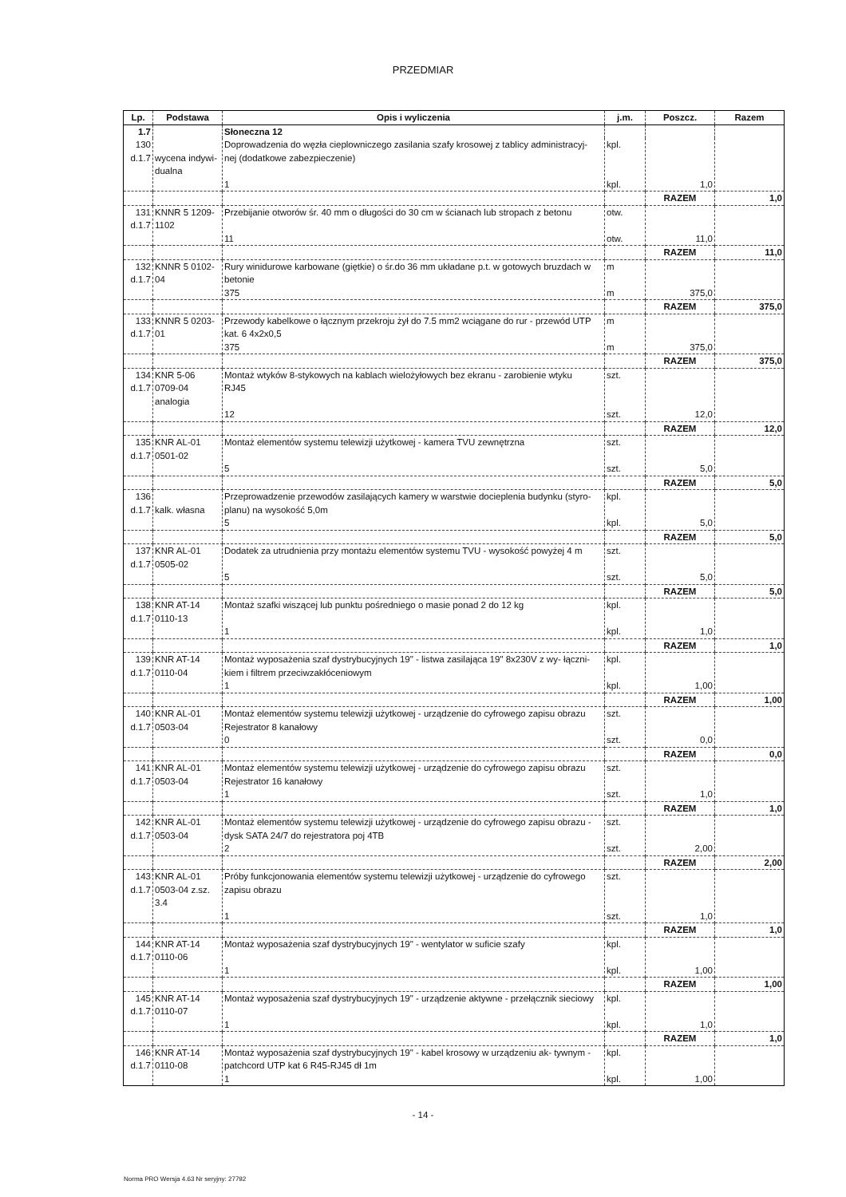PRZEDMIAR
| Lp. | Podstawa | Opis i wyliczenia | j.m. | Poszcz. | Razem |
| --- | --- | --- | --- | --- | --- |
| 1.7 | | Słoneczna 12 | | | |
| 130 d.1.7 | wycena indywi- dualna | Doprowadzenia do węzła cieplowniczego zasilania szafy krosowej z tablicy administracyj- nej (dodatkowe zabezpieczenie) 1 | kpl. kpl. | 1,0 | |
| | | | | RAZEM | 1,0 |
| 131 d.1.7 | KNNR 5 1209- 1102 | Przebijanie otworów śr. 40 mm o długości do 30 cm w ścianach lub stropach z betonu 11 | otw. otw. | 11,0 | |
| | | | | RAZEM | 11,0 |
| 132 d.1.7 | KNNR 5 0102- 04 | Rury winidurowe karbowane (giętkie) o śr.do 36 mm układane p.t. w gotowych bruzdach w betonie 375 | m m | 375,0 | |
| | | | | RAZEM | 375,0 |
| 133 d.1.7 | KNNR 5 0203- 01 | Przewody kabelkowe o łącznym przekroju żył do 7.5 mm2 wciągane do rur - przewód UTP kat. 6 4x2x0,5 375 | m m | 375,0 | |
| | | | | RAZEM | 375,0 |
| 134 d.1.7 | KNR 5-06 0709-04 analogia | Montaż wtyków 8-stykowych na kablach wielożyłowych bez ekranu - zarobienie wtyku RJ45 12 | szt. szt. | 12,0 | |
| | | | | RAZEM | 12,0 |
| 135 d.1.7 | KNR AL-01 0501-02 | Montaż elementów systemu telewizji użytkowej - kamera TVU zewnętrzna 5 | szt. szt. | 5,0 | |
| | | | | RAZEM | 5,0 |
| 136 d.1.7 | kalk. własna | Przeprowadzenie przewodów zasilających kamery w warstwie docieplenia budynku (styro- planu) na wysokość 5,0m 5 | kpl. kpl. | 5,0 | |
| | | | | RAZEM | 5,0 |
| 137 d.1.7 | KNR AL-01 0505-02 | Dodatek za utrudnienia przy montażu elementów systemu TVU - wysokość powyżej 4 m 5 | szt. szt. | 5,0 | |
| | | | | RAZEM | 5,0 |
| 138 d.1.7 | KNR AT-14 0110-13 | Montaż szafki wiszącej lub punktu pośredniego o masie ponad 2 do 12 kg 1 | kpl. kpl. | 1,0 | |
| | | | | RAZEM | 1,0 |
| 139 d.1.7 | KNR AT-14 0110-04 | Montaż wyposażenia szaf dystrybucyjnych 19" - listwa zasilająca 19" 8x230V z wy- łączni- kiem i filtrem przeciwzakłóceniowym 1 | kpl. kpl. | 1,00 | |
| | | | | RAZEM | 1,00 |
| 140 d.1.7 | KNR AL-01 0503-04 | Montaż elementów systemu telewizji użytkowej - urządzenie do cyfrowego zapisu obrazu Rejestrator 8 kanałowy 0 | szt. szt. | 0,0 | |
| | | | | RAZEM | 0,0 |
| 141 d.1.7 | KNR AL-01 0503-04 | Montaż elementów systemu telewizji użytkowej - urządzenie do cyfrowego zapisu obrazu Rejestrator 16 kanałowy 1 | szt. szt. | 1,0 | |
| | | | | RAZEM | 1,0 |
| 142 d.1.7 | KNR AL-01 0503-04 | Montaż elementów systemu telewizji użytkowej - urządzenie do cyfrowego zapisu obrazu - dysk SATA 24/7 do rejestratora poj 4TB 2 | szt. szt. | 2,00 | |
| | | | | RAZEM | 2,00 |
| 143 d.1.7 | KNR AL-01 0503-04 z.sz. 3.4 | Próby funkcjonowania elementów systemu telewizji użytkowej - urządzenie do cyfrowego zapisu obrazu 1 | szt. szt. | 1,0 | |
| | | | | RAZEM | 1,0 |
| 144 d.1.7 | KNR AT-14 0110-06 | Montaż wyposażenia szaf dystrybucyjnych 19" - wentylator w suficie szafy 1 | kpl. kpl. | 1,00 | |
| | | | | RAZEM | 1,00 |
| 145 d.1.7 | KNR AT-14 0110-07 | Montaż wyposażenia szaf dystrybucyjnych 19" - urządzenie aktywne - przełącznik sieciowy 1 | kpl. kpl. | 1,0 | |
| | | | | RAZEM | 1,0 |
| 146 d.1.7 | KNR AT-14 0110-08 | Montaż wyposażenia szaf dystrybucyjnych 19" - kabel krosowy w urządzeniu ak- tywnym - patchcord UTP kat 6 R45-RJ45 dł 1m 1 | kpl. kpl. | 1,00 | |
- 14 -
Norma PRO Wersja 4.63 Nr seryjny: 27792